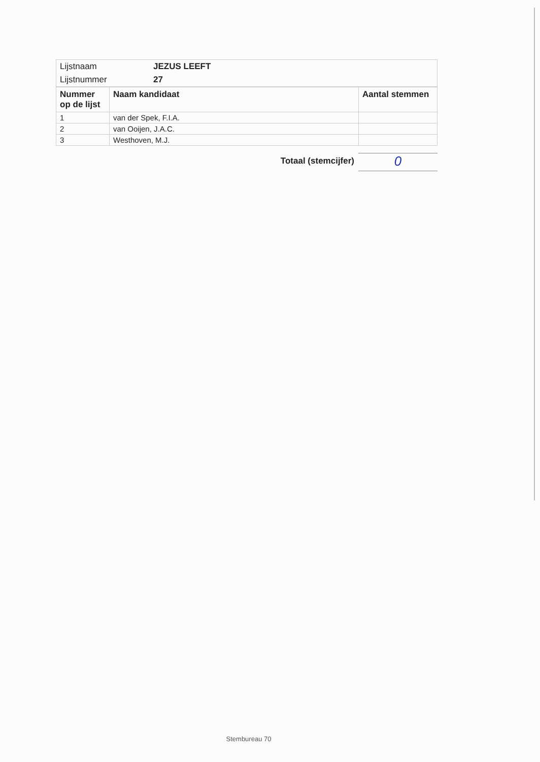| Lijstnaam | JEZUS LEEFT |
| Lijstnummer | 27 |
| Nummer op de lijst | Naam kandidaat | Aantal stemmen |
| --- | --- | --- |
| 1 | van der Spek, F.I.A. | |
| 2 | van Ooijen, J.A.C. | |
| 3 | Westhoven, M.J. | |
Totaal (stemcijfer)
0
Stembureau 70